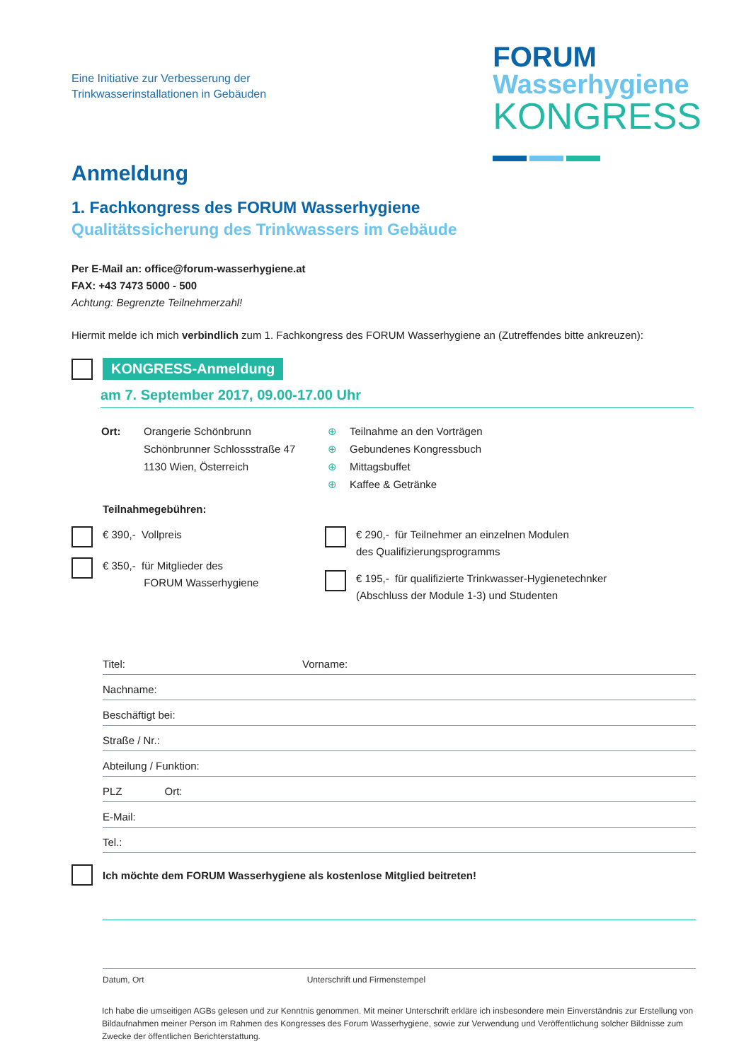Eine Initiative zur Verbesserung der
Trinkwasserinstallationen in Gebäuden
FORUM
Wasserhygiene
KONGRESS
Anmeldung
1. Fachkongress des FORUM Wasserhygiene
Qualitätssicherung des Trinkwassers im Gebäude
Per E-Mail an: office@forum-wasserhygiene.at
FAX: +43 7473 5000 - 500
Achtung: Begrenzte Teilnehmerzahl!
Hiermit melde ich mich verbindlich zum 1. Fachkongress des FORUM Wasserhygiene an (Zutreffendes bitte ankreuzen):
KONGRESS-Anmeldung
am 7. September 2017, 09.00-17.00 Uhr
Ort: Orangerie Schönbrunn
Schönbrunner Schlossstraße 47
1130 Wien, Österreich
⊕ Teilnahme an den Vorträgen
⊕ Gebundenes Kongressbuch
⊕ Mittagsbuffet
⊕ Kaffee & Getränke
Teilnahmegebühren:
€ 390,- Vollpreis
€ 350,- für Mitglieder des
FORUM Wasserhygiene
€ 290,- für Teilnehmer an einzelnen Modulen
des Qualifizierungsprogramms
€ 195,- für qualifizierte Trinkwasser-Hygienetechnker
(Abschluss der Module 1-3) und Studenten
Titel: Vorname:
Nachname:
Beschäftigt bei:
Straße / Nr.:
Abteilung / Funktion:
PLZ Ort:
E-Mail:
Tel.:
Ich möchte dem FORUM Wasserhygiene als kostenlose Mitglied beitreten!
Datum, Ort Unterschrift und Firmenstempel
Ich habe die umseitigen AGBs gelesen und zur Kenntnis genommen. Mit meiner Unterschrift erkläre ich insbesondere mein Einverständnis zur Erstellung von Bildaufnahmen meiner Person im Rahmen des Kongresses des Forum Wasserhygiene, sowie zur Verwendung und Veröffentlichung solcher Bildnisse zum Zwecke der öffentlichen Berichterstattung.